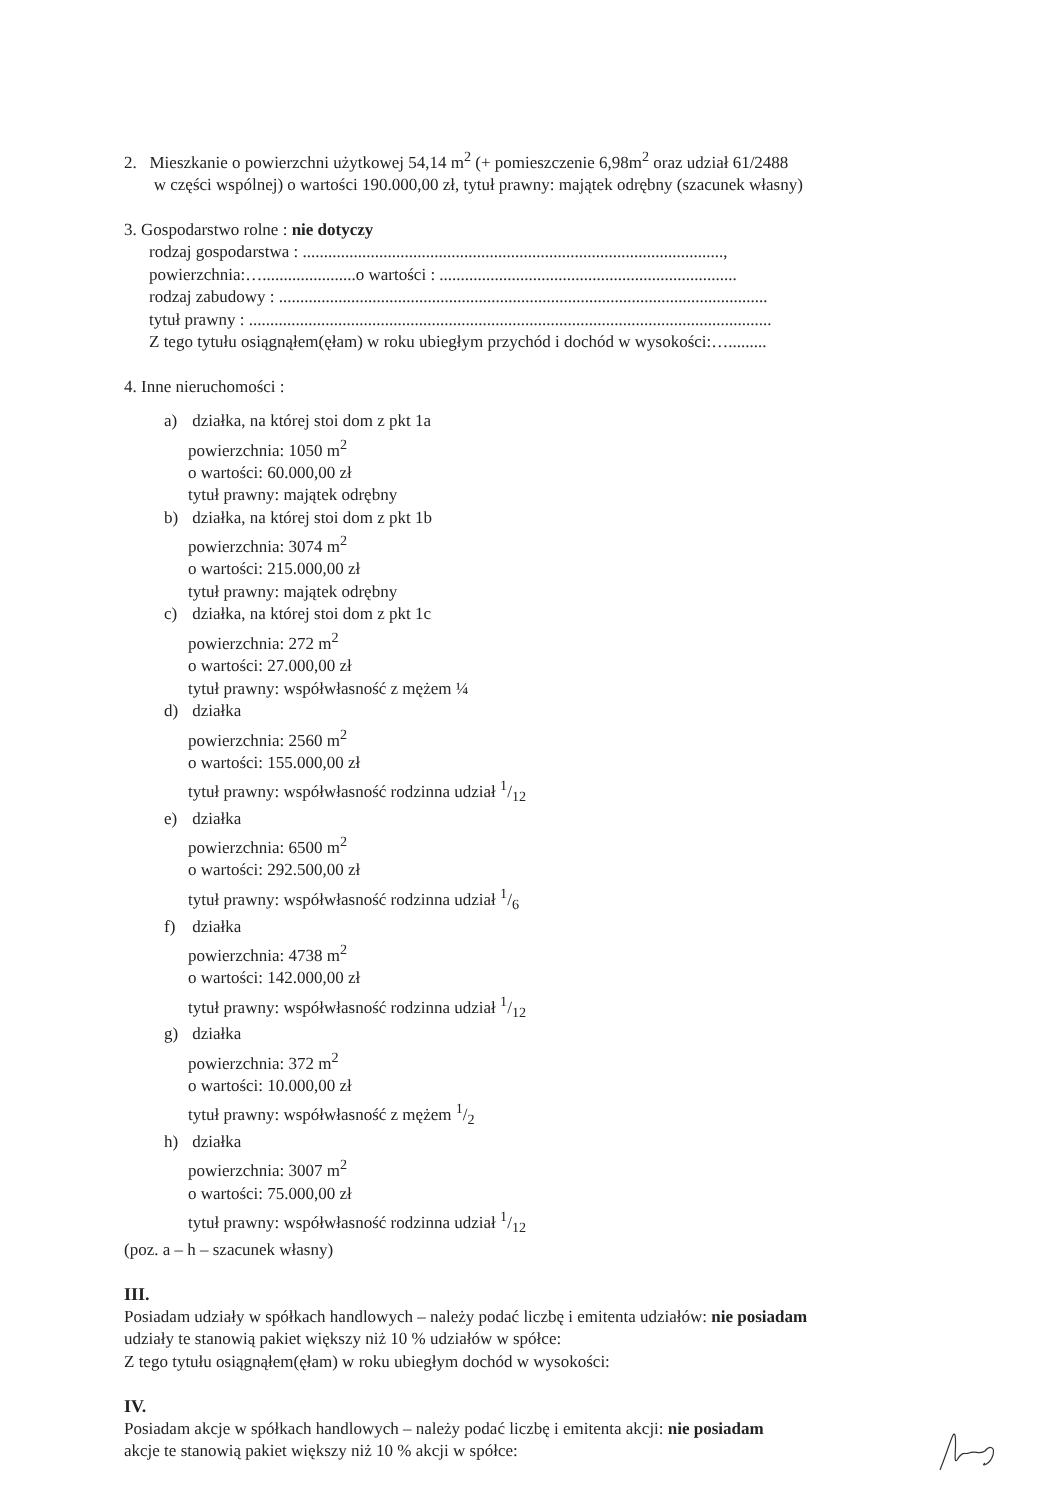2. Mieszkanie o powierzchni użytkowej 54,14 m<sup>2</sup> (+ pomieszczenie 6,98m<sup>2</sup> oraz udział 61/2488
w części wspólnej) o wartości 190.000,00 zł, tytuł prawny: majątek odrębny (szacunek własny)
3. Gospodarstwo rolne : nie dotyczy
rodzaj gospodarstwa : ...................................................................................................,
powierzchnia:…......................o wartości : ......................................................................
rodzaj zabudowy : ...................................................................................................................
tytuł prawny : ...........................................................................................................................
Z tego tytułu osiągnąłem(ęłam) w roku ubiegłym przychód i dochód w wysokości:….........
4. Inne nieruchomości :
a) działka, na której stoi dom z pkt 1a
powierzchnia: 1050 m<sup>2</sup>
o wartości: 60.000,00 zł
tytuł prawny: majątek odrębny
b) działka, na której stoi dom z pkt 1b
powierzchnia: 3074 m<sup>2</sup>
o wartości: 215.000,00 zł
tytuł prawny: majątek odrębny
c) działka, na której stoi dom z pkt 1c
powierzchnia: 272 m<sup>2</sup>
o wartości: 27.000,00 zł
tytuł prawny: współwłasność z mężem ¼
d) działka
powierzchnia: 2560 m<sup>2</sup>
o wartości: 155.000,00 zł
tytuł prawny: współwłasność rodzinna udział 1/12
e) działka
powierzchnia: 6500 m<sup>2</sup>
o wartości: 292.500,00 zł
tytuł prawny: współwłasność rodzinna udział 1/6
f) działka
powierzchnia: 4738 m<sup>2</sup>
o wartości: 142.000,00 zł
tytuł prawny: współwłasność rodzinna udział 1/12
g) działka
powierzchnia: 372 m<sup>2</sup>
o wartości: 10.000,00 zł
tytuł prawny: współwłasność z mężem 1/2
h) działka
powierzchnia: 3007 m<sup>2</sup>
o wartości: 75.000,00 zł
tytuł prawny: współwłasność rodzinna udział 1/12
(poz. a – h – szacunek własny)
III.
Posiadam udziały w spółkach handlowych – należy podać liczbę i emitenta udziałów: nie posiadam
udziały te stanowią pakiet większy niż 10 % udziałów w spółce:
Z tego tytułu osiągnąłem(ęłam) w roku ubiegłym dochód w wysokości:
IV.
Posiadam akcje w spółkach handlowych – należy podać liczbę i emitenta akcji: nie posiadam
akcje te stanowią pakiet większy niż 10 % akcji w spółce: